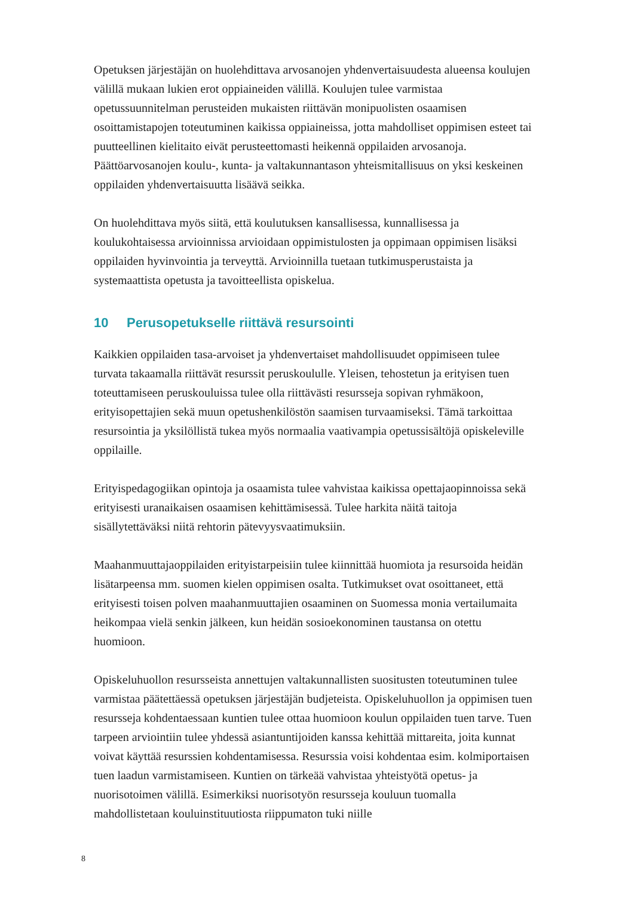Opetuksen järjestäjän on huolehdittava arvosanojen yhdenvertaisuudesta alueensa koulujen välillä mukaan lukien erot oppiaineiden välillä. Koulujen tulee varmistaa opetussuunnitelman perusteiden mukaisten riittävän monipuolisten osaamisen osoittamistapojen toteutuminen kaikissa oppiaineissa, jotta mahdolliset oppimisen esteet tai puutteellinen kielitaito eivät perusteettomasti heikennä oppilaiden arvosanoja. Päättöarvosanojen koulu-, kunta- ja valtakunnantason yhteismitallisuus on yksi keskeinen oppilaiden yhdenvertaisuutta lisäävä seikka.
On huolehdittava myös siitä, että koulutuksen kansallisessa, kunnallisessa ja koulukohtaisessa arvioinnissa arvioidaan oppimistulosten ja oppimaan oppimisen lisäksi oppilaiden hyvinvointia ja terveyttä. Arvioinnilla tuetaan tutkimusperustaista ja systemaattista opetusta ja tavoitteellista opiskelua.
10 Perusopetukselle riittävä resursointi
Kaikkien oppilaiden tasa-arvoiset ja yhdenvertaiset mahdollisuudet oppimiseen tulee turvata takaamalla riittävät resurssit peruskoululle. Yleisen, tehostetun ja erityisen tuen toteuttamiseen peruskouluissa tulee olla riittävästi resursseja sopivan ryhmäkoon, erityisopettajien sekä muun opetushenkilöstön saamisen turvaamiseksi. Tämä tarkoittaa resursointia ja yksilöllistä tukea myös normaalia vaativampia opetussisältöjä opiskeleville oppilaille.
Erityispedagogiikan opintoja ja osaamista tulee vahvistaa kaikissa opettajaopinnoissa sekä erityisesti uranaikaisen osaamisen kehittämisessä. Tulee harkita näitä taitoja sisällytettäväksi niitä rehtorin pätevyysvaatimuksiin.
Maahanmuuttajaoppilaiden erityistarpeisiin tulee kiinnittää huomiota ja resursoida heidän lisätarpeensa mm. suomen kielen oppimisen osalta. Tutkimukset ovat osoittaneet, että erityisesti toisen polven maahanmuuttajien osaaminen on Suomessa monia vertailumaita heikompaa vielä senkin jälkeen, kun heidän sosioekonominen taustansa on otettu huomioon.
Opiskeluhuollon resursseista annettujen valtakunnallisten suositusten toteutuminen tulee varmistaa päätettäessä opetuksen järjestäjän budjeteista. Opiskeluhuollon ja oppimisen tuen resursseja kohdentaessaan kuntien tulee ottaa huomioon koulun oppilaiden tuen tarve. Tuen tarpeen arviointiin tulee yhdessä asiantuntijoiden kanssa kehittää mittareita, joita kunnat voivat käyttää resurssien kohdentamisessa. Resurssia voisi kohdentaa esim. kolmiportaisen tuen laadun varmistamiseen. Kuntien on tärkeää vahvistaa yhteistyötä opetus- ja nuorisotoimen välillä. Esimerkiksi nuorisotyön resursseja kouluun tuomalla mahdollistetaan kouluinstituutiosta riippumaton tuki niille
8